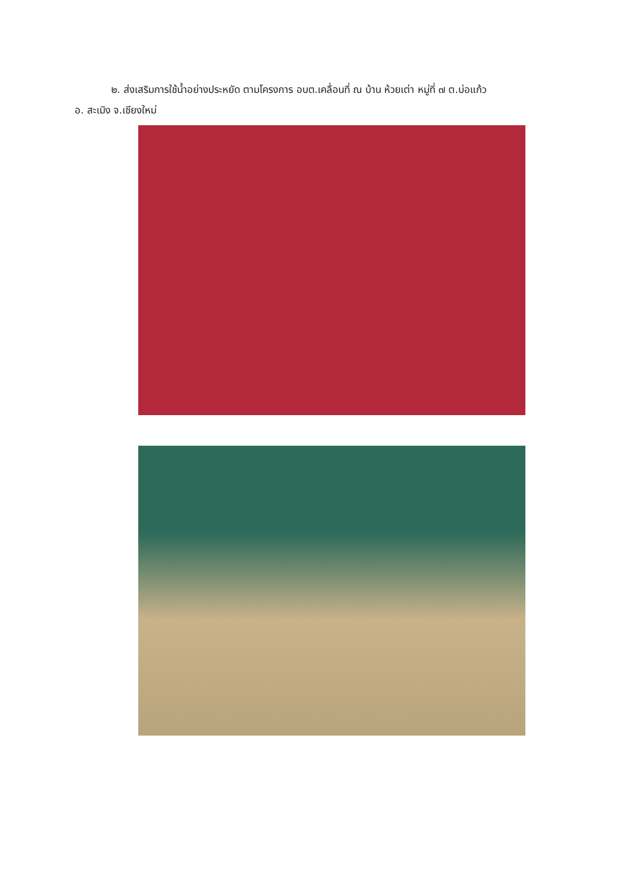๒. ส่งเสริมการใช้น้ำอย่างประหยัด ตามโครงการ อบต.เคลื่อนที่ ณ บ้าน ห้วยเต่า หมู่ที่ ๗ ต.บ่อแก้ว
อ. สะเมิง จ.เชียงใหม่